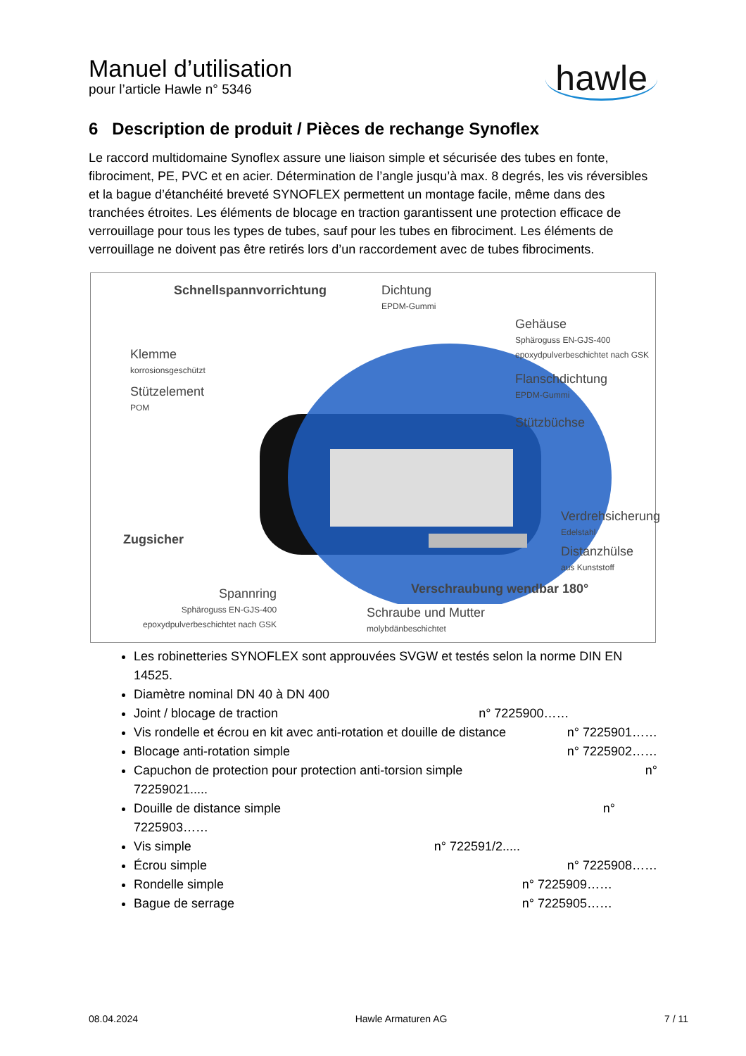Manuel d’utilisation
pour l’article Hawle n° 5346
hawle
6 Description de produit / Pièces de rechange Synoflex
Le raccord multidomaine Synoflex assure une liaison simple et sécurisée des tubes en fonte, fibrociment, PE, PVC et en acier. Détermination de l’angle jusqu’à max. 8 degrés, les vis réversibles et la bague d’étanchéité breveté SYNOFLEX permettent un montage facile, même dans des tranchées étroites. Les éléments de blocage en traction garantissent une protection efficace de verrouillage pour tous les types de tubes, sauf pour les tubes en fibrociment. Les éléments de verrouillage ne doivent pas être retirés lors d’un raccordement avec de tubes fibrociments.
Schnellspannvorrichtung
Dichtung
EPDM-Gummi
Gehäuse
Sphäroguss EN-GJS-400
epoxydpulverbeschichtet nach GSK
Klemme
korrosionsgeschützt
Flanschdichtung
EPDM-Gummi
Stützelement
POM
Stützbüchse
Verdrehsicherung
Edelstahl
Zugsicher
Distanzhülse
aus Kunststoff
Verschraubung wendbar 180°
Spannring
Sphäroguss EN-GJS-400
epoxydpulverbeschichtet nach GSK
Schraube und Mutter
molybdänbeschichtet
Les robinetteries SYNOFLEX sont approuvées SVGW et testés selon la norme DIN EN 14525.
Diamètre nominal DN 40 à DN 400
Joint / blocage de traction n° 7225900……
Vis rondelle et écrou en kit avec anti-rotation et douille de distance n° 7225901……
Blocage anti-rotation simple n° 7225902……
Capuchon de protection pour protection anti-torsion simple n°
72259021.....
Douille de distance simple n°
7225903……
Vis simple n° 722591/2.....
Écrou simple n° 7225908……
Rondelle simple n° 7225909……
Bague de serrage n° 7225905……
08.04.2024 Hawle Armaturen AG 7 / 11